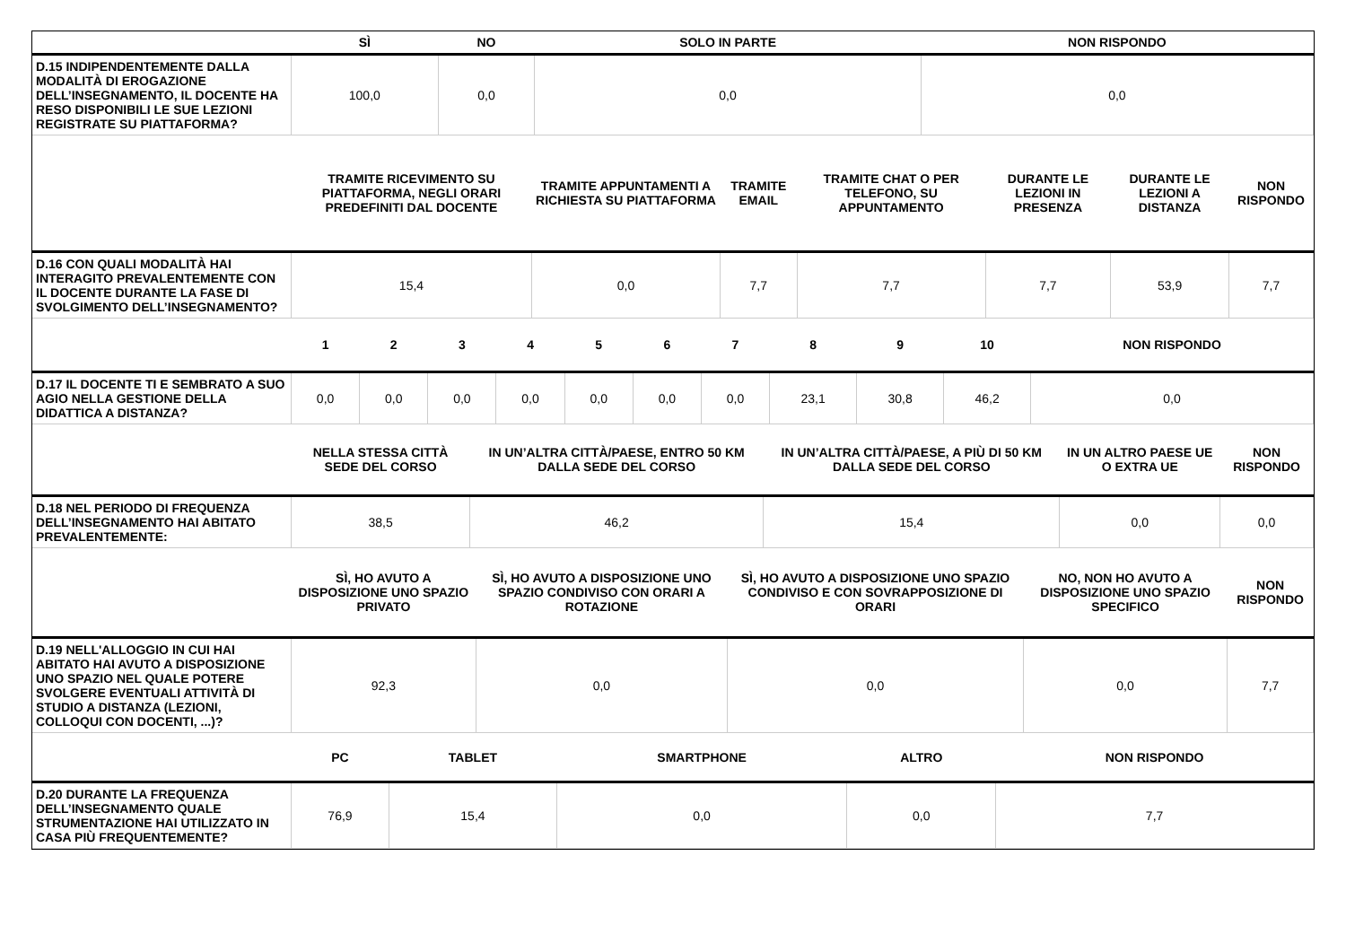| | SÌ | NO | SOLO IN PARTE | NON RISPONDO |
| D.15 INDIPENDENTEMENTE DALLA MODALITÀ DI EROGAZIONE DELL’INSEGNAMENTO, IL DOCENTE HA RESO DISPONIBILI LE SUE LEZIONI REGISTRATE SU PIATTAFORMA? | 100,0 | 0,0 | 0,0 | 0,0 |
| | TRAMITE RICEVIMENTO SU PIATTAFORMA, NEGLI ORARI PREDEFINITI DAL DOCENTE | TRAMITE APPUNTAMENTI A RICHIESTA SU PIATTAFORMA | TRAMITE EMAIL | TRAMITE CHAT O PER TELEFONO, SU APPUNTAMENTO | DURANTE LE LEZIONI IN PRESENZA | DURANTE LE LEZIONI A DISTANZA | NON RISPONDO |
| D.16 CON QUALI MODALITÀ HAI INTERAGITO PREVALENTEMENTE CON IL DOCENTE DURANTE LA FASE DI SVOLGIMENTO DELL’INSEGNAMENTO? | 15,4 | 0,0 | 7,7 | 7,7 | 7,7 | 53,9 | 7,7 |
| | 1 | 2 | 3 | 4 | 5 | 6 | 7 | 8 | 9 | 10 | NON RISPONDO |
| D.17 IL DOCENTE TI E SEMBRATO A SUO AGIO NELLA GESTIONE DELLA DIDATTICA A DISTANZA? | 0,0 | 0,0 | 0,0 | 0,0 | 0,0 | 0,0 | 0,0 | 23,1 | 30,8 | 46,2 | 0,0 |
| | NELLA STESSA CITTÀ SEDE DEL CORSO | IN UN’ALTRA CITTÀ/PAESE, ENTRO 50 KM DALLA SEDE DEL CORSO | IN UN’ALTRA CITTÀ/PAESE, A PIÙ DI 50 KM DALLA SEDE DEL CORSO | IN UN ALTRO PAESE UE O EXTRA UE | NON RISPONDO |
| D.18 NEL PERIODO DI FREQUENZA DELL’INSEGNAMENTO HAI ABITATO PREVALENTEMENTE: | 38,5 | 46,2 | 15,4 | 0,0 | 0,0 |
| | SÌ, HO AVUTO A DISPOSIZIONE UNO SPAZIO PRIVATO | SÌ, HO AVUTO A DISPOSIZIONE UNO SPAZIO CONDIVISO CON ORARI A ROTAZIONE | SÌ, HO AVUTO A DISPOSIZIONE UNO SPAZIO CONDIVISO E CON SOVRAPPOSIZIONE DI ORARI | NO, NON HO AVUTO A DISPOSIZIONE UNO SPAZIO SPECIFICO | NON RISPONDO |
| D.19 NELL'ALLOGGIO IN CUI HAI ABITATO HAI AVUTO A DISPOSIZIONE UNO SPAZIO NEL QUALE POTERE SVOLGERE EVENTUALI ATTIVITÀ DI STUDIO A DISTANZA (LEZIONI, COLLOQUI CON DOCENTI, ...)? | 92,3 | 0,0 | 0,0 | 0,0 | 7,7 |
| | PC | TABLET | SMARTPHONE | ALTRO | NON RISPONDO |
| D.20 DURANTE LA FREQUENZA DELL’INSEGNAMENTO QUALE STRUMENTAZIONE HAI UTILIZZATO IN CASA PIÙ FREQUENTEMENTE? | 76,9 | 15,4 | 0,0 | 0,0 | 7,7 |